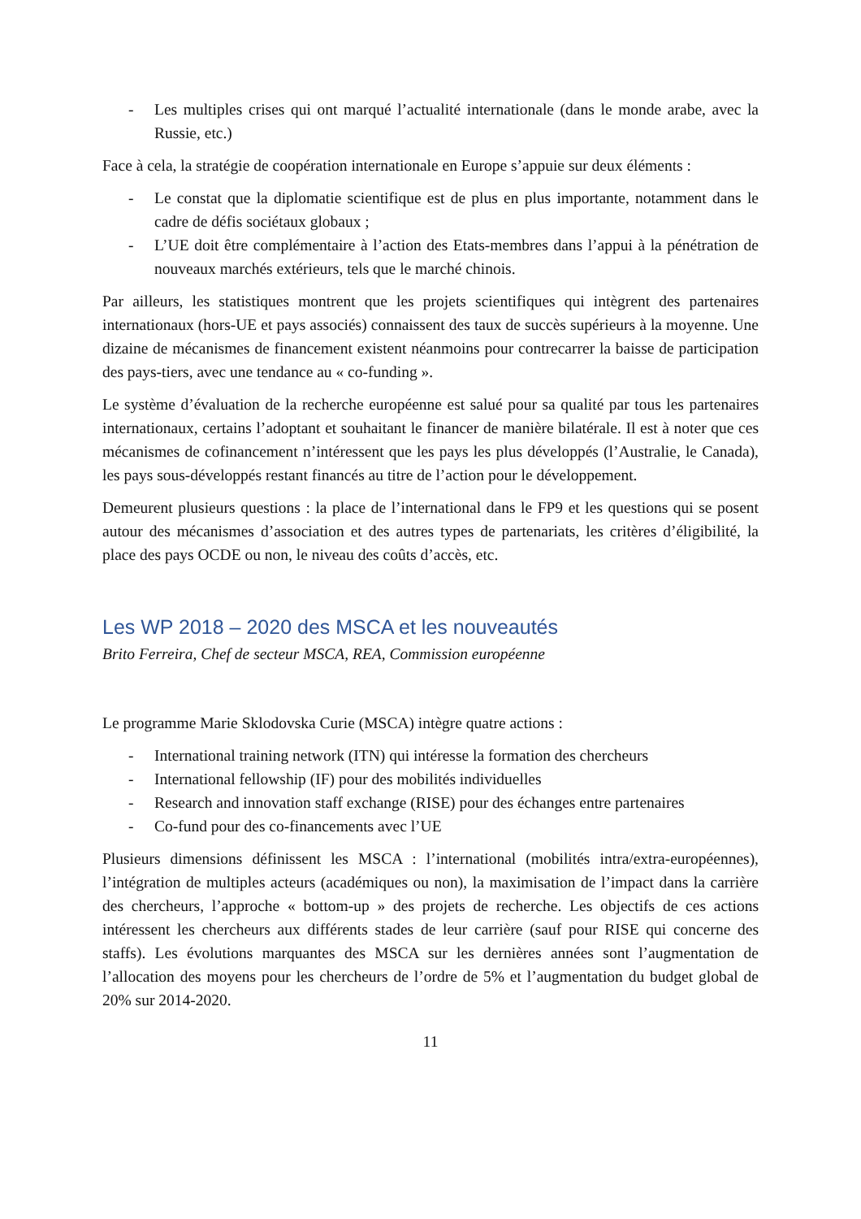- Les multiples crises qui ont marqué l’actualité internationale (dans le monde arabe, avec la Russie, etc.)
Face à cela, la stratégie de coopération internationale en Europe s’appuie sur deux éléments :
- Le constat que la diplomatie scientifique est de plus en plus importante, notamment dans le cadre de défis sociétaux globaux ;
- L’UE doit être complémentaire à l’action des Etats-membres dans l’appui à la pénétration de nouveaux marchés extérieurs, tels que le marché chinois.
Par ailleurs, les statistiques montrent que les projets scientifiques qui intègrent des partenaires internationaux (hors-UE et pays associés) connaissent des taux de succès supérieurs à la moyenne. Une dizaine de mécanismes de financement existent néanmoins pour contrecarrer la baisse de participation des pays-tiers, avec une tendance au « co-funding ».
Le système d’évaluation de la recherche européenne est salué pour sa qualité par tous les partenaires internationaux, certains l’adoptant et souhaitant le financer de manière bilatérale. Il est à noter que ces mécanismes de cofinancement n’intéressent que les pays les plus développés (l’Australie, le Canada), les pays sous-développés restant financés au titre de l’action pour le développement.
Demeurent plusieurs questions : la place de l’international dans le FP9 et les questions qui se posent autour des mécanismes d’association et des autres types de partenariats, les critères d’éligibilité, la place des pays OCDE ou non, le niveau des coûts d’accès, etc.
Les WP 2018 – 2020 des MSCA et les nouveautés
Brito Ferreira, Chef de secteur MSCA, REA, Commission européenne
Le programme Marie Sklodovska Curie (MSCA) intègre quatre actions :
- International training network (ITN) qui intéresse la formation des chercheurs
- International fellowship (IF) pour des mobilités individuelles
- Research and innovation staff exchange (RISE) pour des échanges entre partenaires
- Co-fund pour des co-financements avec l’UE
Plusieurs dimensions définissent les MSCA : l’international (mobilités intra/extra-européennes), l’intégration de multiples acteurs (académiques ou non), la maximisation de l’impact dans la carrière des chercheurs, l’approche « bottom-up » des projets de recherche. Les objectifs de ces actions intéressent les chercheurs aux différents stades de leur carrière (sauf pour RISE qui concerne des staffs). Les évolutions marquantes des MSCA sur les dernières années sont l’augmentation de l’allocation des moyens pour les chercheurs de l’ordre de 5% et l’augmentation du budget global de 20% sur 2014-2020.
11